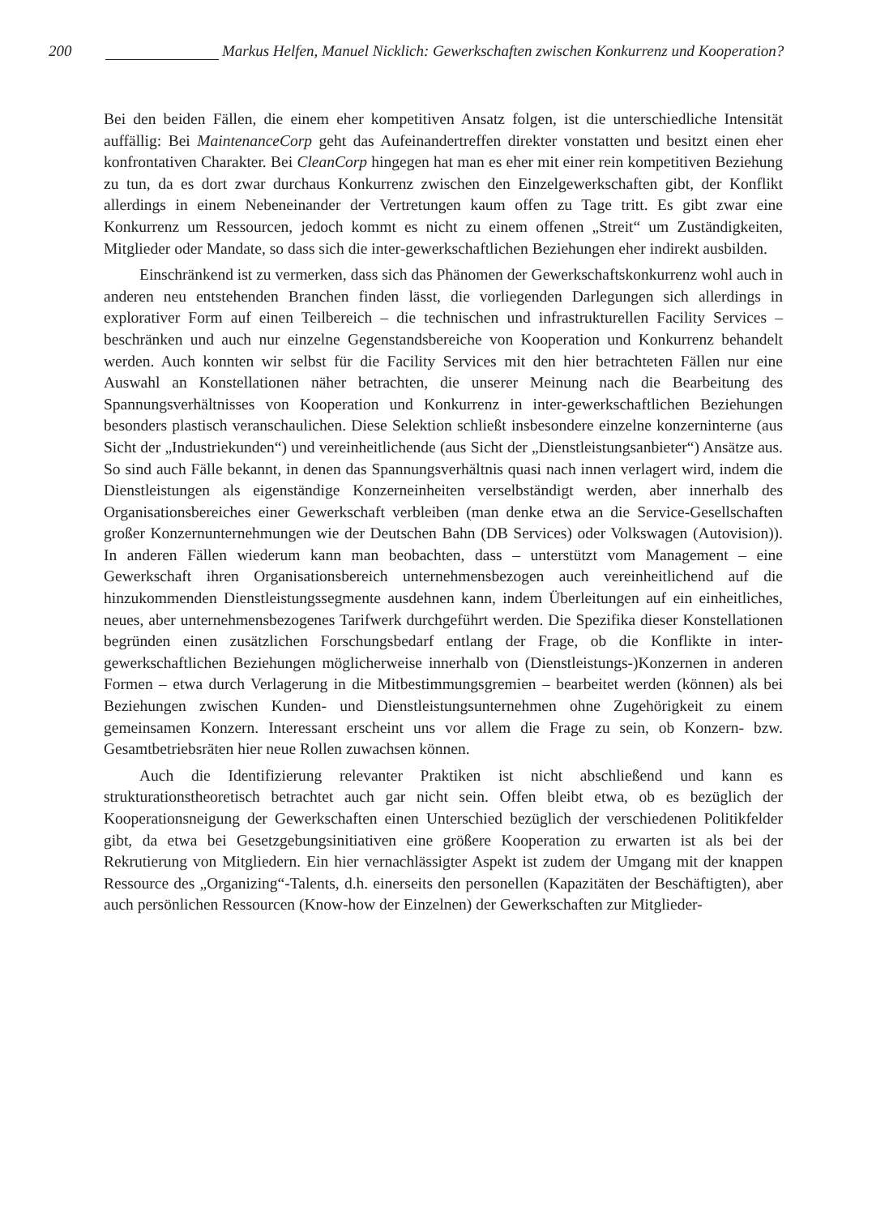200 Markus Helfen, Manuel Nicklich: Gewerkschaften zwischen Konkurrenz und Kooperation?
Bei den beiden Fällen, die einem eher kompetitiven Ansatz folgen, ist die unterschiedliche Intensität auffällig: Bei MaintenanceCorp geht das Aufeinandertreffen direkter vonstatten und besitzt einen eher konfrontativen Charakter. Bei CleanCorp hingegen hat man es eher mit einer rein kompetitiven Beziehung zu tun, da es dort zwar durchaus Konkurrenz zwischen den Einzelgewerkschaften gibt, der Konflikt allerdings in einem Nebeneinander der Vertretungen kaum offen zu Tage tritt. Es gibt zwar eine Konkurrenz um Ressourcen, jedoch kommt es nicht zu einem offenen „Streit“ um Zuständigkeiten, Mitglieder oder Mandate, so dass sich die inter-gewerkschaftlichen Beziehungen eher indirekt ausbilden.
Einschränkend ist zu vermerken, dass sich das Phänomen der Gewerkschaftskonkurrenz wohl auch in anderen neu entstehenden Branchen finden lässt, die vorliegenden Darlegungen sich allerdings in explorativer Form auf einen Teilbereich – die technischen und infrastrukturellen Facility Services – beschränken und auch nur einzelne Gegenstandsbereiche von Kooperation und Konkurrenz behandelt werden. Auch konnten wir selbst für die Facility Services mit den hier betrachteten Fällen nur eine Auswahl an Konstellationen näher betrachten, die unserer Meinung nach die Bearbeitung des Spannungsverhältnisses von Kooperation und Konkurrenz in inter-gewerkschaftlichen Beziehungen besonders plastisch veranschaulichen. Diese Selektion schließt insbesondere einzelne konzerninterne (aus Sicht der „Industriekunden“) und vereinheitlichende (aus Sicht der „Dienstleistungsanbieter“) Ansätze aus. So sind auch Fälle bekannt, in denen das Spannungsverhältnis quasi nach innen verlagert wird, indem die Dienstleistungen als eigenständige Konzerneinheiten verselbständigt werden, aber innerhalb des Organisationsbereiches einer Gewerkschaft verbleiben (man denke etwa an die Service-Gesellschaften großer Konzernunternehmungen wie der Deutschen Bahn (DB Services) oder Volkswagen (Autovision)). In anderen Fällen wiederum kann man beobachten, dass – unterstützt vom Management – eine Gewerkschaft ihren Organisationsbereich unternehmensbezogen auch vereinheitlichend auf die hinzukommenden Dienstleistungssegmente ausdehnen kann, indem Überleitungen auf ein einheitliches, neues, aber unternehmensbezogenes Tarifwerk durchgeführt werden. Die Spezifika dieser Konstellationen begründen einen zusätzlichen Forschungsbedarf entlang der Frage, ob die Konflikte in inter-gewerkschaftlichen Beziehungen möglicherweise innerhalb von (Dienstleistungs-)Konzernen in anderen Formen – etwa durch Verlagerung in die Mitbestimmungsgremien – bearbeitet werden (können) als bei Beziehungen zwischen Kunden- und Dienstleistungsunternehmen ohne Zugehörigkeit zu einem gemeinsamen Konzern. Interessant erscheint uns vor allem die Frage zu sein, ob Konzern- bzw. Gesamtbetriebsräten hier neue Rollen zuwachsen können.
Auch die Identifizierung relevanter Praktiken ist nicht abschließend und kann es strukturationstheoretisch betrachtet auch gar nicht sein. Offen bleibt etwa, ob es bezüglich der Kooperationsneigung der Gewerkschaften einen Unterschied bezüglich der verschiedenen Politikfelder gibt, da etwa bei Gesetzgebungsinitiativen eine größere Kooperation zu erwarten ist als bei der Rekrutierung von Mitgliedern. Ein hier vernachlässigter Aspekt ist zudem der Umgang mit der knappen Ressource des „Organizing“-Talents, d.h. einerseits den personellen (Kapazitäten der Beschäftigten), aber auch persönlichen Ressourcen (Know-how der Einzelnen) der Gewerkschaften zur Mitglieder-